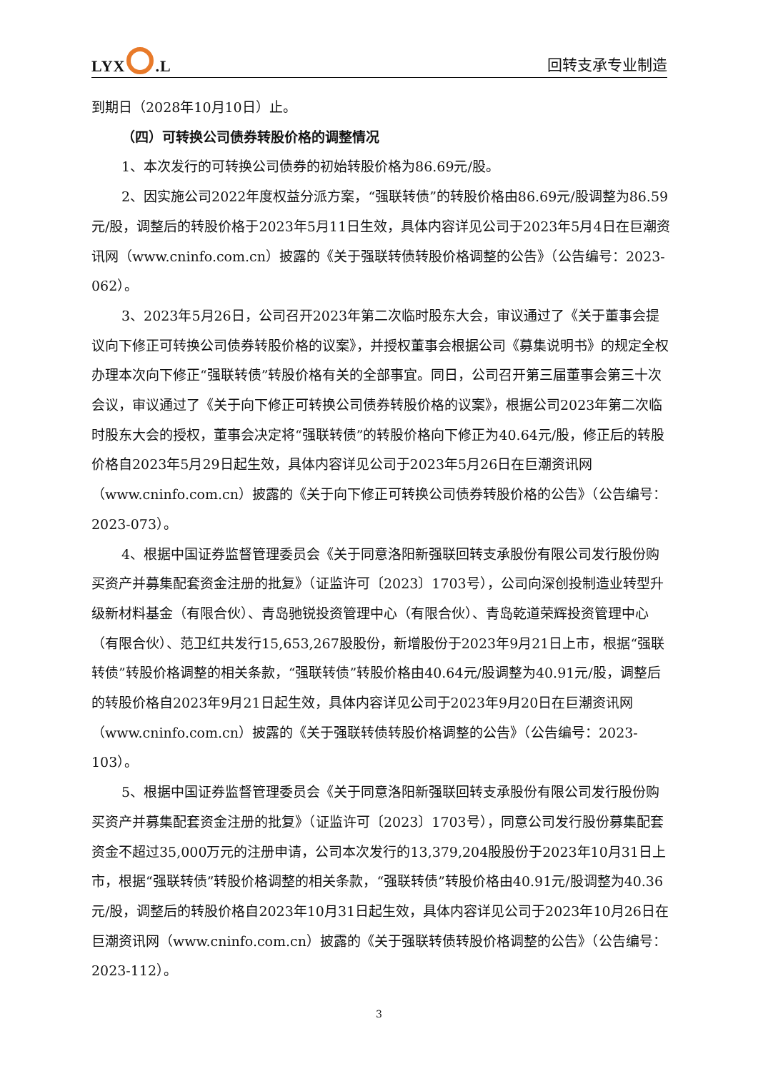LYX .L
回转支承专业制造
到期日（2028年10月10日）止。
（四）可转换公司债券转股价格的调整情况
1、本次发行的可转换公司债券的初始转股价格为86.69元/股。
2、因实施公司2022年度权益分派方案，“强联转债”的转股价格由86.69元/股调整为86.59元/股，调整后的转股价格于2023年5月11日生效，具体内容详见公司于2023年5月4日在巨潮资讯网（www.cninfo.com.cn）披露的《关于强联转债转股价格调整的公告》（公告编号：2023-062）。
3、2023年5月26日，公司召开2023年第二次临时股东大会，审议通过了《关于董事会提议向下修正可转换公司债券转股价格的议案》，并授权董事会根据公司《募集说明书》的规定全权办理本次向下修正“强联转债”转股价格有关的全部事宜。同日，公司召开第三届董事会第三十次会议，审议通过了《关于向下修正可转换公司债券转股价格的议案》，根据公司2023年第二次临时股东大会的授权，董事会决定将“强联转债”的转股价格向下修正为40.64元/股，修正后的转股价格自2023年5月29日起生效，具体内容详见公司于2023年5月26日在巨潮资讯网（www.cninfo.com.cn）披露的《关于向下修正可转换公司债券转股价格的公告》（公告编号：2023-073）。
4、根据中国证券监督管理委员会《关于同意洛阳新强联回转支承股份有限公司发行股份购买资产并募集配套资金注册的批复》（证监许可〔2023〕1703号），公司向深创投制造业转型升级新材料基金（有限合伙）、青岛驰锐投资管理中心（有限合伙）、青岛乾道荣辉投资管理中心（有限合伙）、范卫红共发行15,653,267股股份，新增股份于2023年9月21日上市，根据“强联转债”转股价格调整的相关条款，“强联转债”转股价格由40.64元/股调整为40.91元/股，调整后的转股价格自2023年9月21日起生效，具体内容详见公司于2023年9月20日在巨潮资讯网（www.cninfo.com.cn）披露的《关于强联转债转股价格调整的公告》（公告编号：2023-103）。
5、根据中国证券监督管理委员会《关于同意洛阳新强联回转支承股份有限公司发行股份购买资产并募集配套资金注册的批复》（证监许可〔2023〕1703号），同意公司发行股份募集配套资金不超过35,000万元的注册申请，公司本次发行的13,379,204股股份于2023年10月31日上市，根据“强联转债”转股价格调整的相关条款，“强联转债”转股价格由40.91元/股调整为40.36元/股，调整后的转股价格自2023年10月31日起生效，具体内容详见公司于2023年10月26日在巨潮资讯网（www.cninfo.com.cn）披露的《关于强联转债转股价格调整的公告》（公告编号：2023-112）。
3